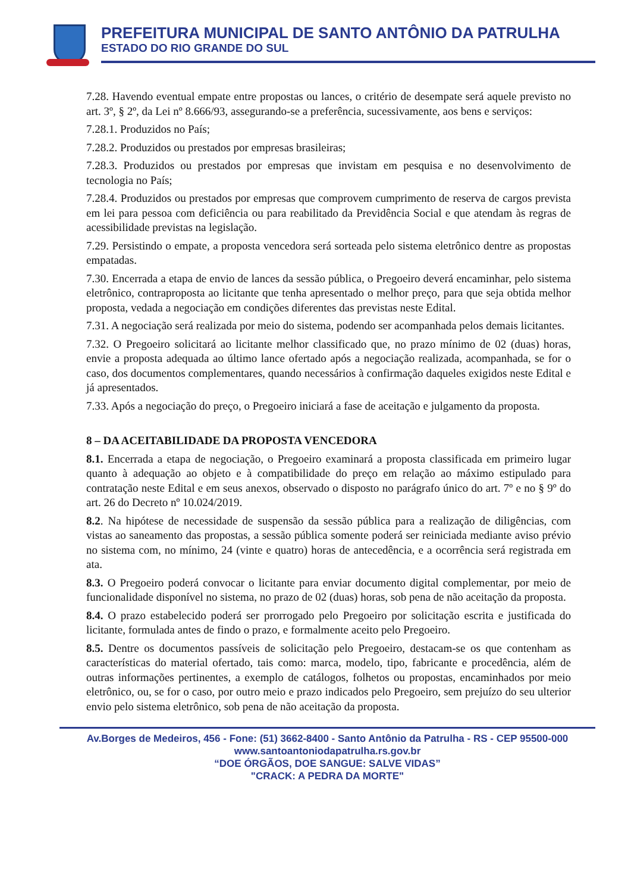PREFEITURA MUNICIPAL DE SANTO ANTÔNIO DA PATRULHA
ESTADO DO RIO GRANDE DO SUL
7.28. Havendo eventual empate entre propostas ou lances, o critério de desempate será aquele previsto no art. 3º, § 2º, da Lei nº 8.666/93, assegurando-se a preferência, sucessivamente, aos bens e serviços:
7.28.1. Produzidos no País;
7.28.2. Produzidos ou prestados por empresas brasileiras;
7.28.3. Produzidos ou prestados por empresas que invistam em pesquisa e no desenvolvimento de tecnologia no País;
7.28.4. Produzidos ou prestados por empresas que comprovem cumprimento de reserva de cargos prevista em lei para pessoa com deficiência ou para reabilitado da Previdência Social e que atendam às regras de acessibilidade previstas na legislação.
7.29. Persistindo o empate, a proposta vencedora será sorteada pelo sistema eletrônico dentre as propostas empatadas.
7.30. Encerrada a etapa de envio de lances da sessão pública, o Pregoeiro deverá encaminhar, pelo sistema eletrônico, contraproposta ao licitante que tenha apresentado o melhor preço, para que seja obtida melhor proposta, vedada a negociação em condições diferentes das previstas neste Edital.
7.31. A negociação será realizada por meio do sistema, podendo ser acompanhada pelos demais licitantes.
7.32. O Pregoeiro solicitará ao licitante melhor classificado que, no prazo mínimo de 02 (duas) horas, envie a proposta adequada ao último lance ofertado após a negociação realizada, acompanhada, se for o caso, dos documentos complementares, quando necessários à confirmação daqueles exigidos neste Edital e já apresentados.
7.33. Após a negociação do preço, o Pregoeiro iniciará a fase de aceitação e julgamento da proposta.
8 – DA ACEITABILIDADE DA PROPOSTA VENCEDORA
8.1. Encerrada a etapa de negociação, o Pregoeiro examinará a proposta classificada em primeiro lugar quanto à adequação ao objeto e à compatibilidade do preço em relação ao máximo estipulado para contratação neste Edital e em seus anexos, observado o disposto no parágrafo único do art. 7º e no § 9º do art. 26 do Decreto nº 10.024/2019.
8.2. Na hipótese de necessidade de suspensão da sessão pública para a realização de diligências, com vistas ao saneamento das propostas, a sessão pública somente poderá ser reiniciada mediante aviso prévio no sistema com, no mínimo, 24 (vinte e quatro) horas de antecedência, e a ocorrência será registrada em ata.
8.3. O Pregoeiro poderá convocar o licitante para enviar documento digital complementar, por meio de funcionalidade disponível no sistema, no prazo de 02 (duas) horas, sob pena de não aceitação da proposta.
8.4. O prazo estabelecido poderá ser prorrogado pelo Pregoeiro por solicitação escrita e justificada do licitante, formulada antes de findo o prazo, e formalmente aceito pelo Pregoeiro.
8.5. Dentre os documentos passíveis de solicitação pelo Pregoeiro, destacam-se os que contenham as características do material ofertado, tais como: marca, modelo, tipo, fabricante e procedência, além de outras informações pertinentes, a exemplo de catálogos, folhetos ou propostas, encaminhados por meio eletrônico, ou, se for o caso, por outro meio e prazo indicados pelo Pregoeiro, sem prejuízo do seu ulterior envio pelo sistema eletrônico, sob pena de não aceitação da proposta.
Av.Borges de Medeiros, 456 - Fone: (51) 3662-8400 - Santo Antônio da Patrulha - RS - CEP 95500-000
www.santoantoniodapatrulha.rs.gov.br
“DOE ÓRGÃOS, DOE SANGUE: SALVE VIDAS”
"CRACK: A PEDRA DA MORTE"